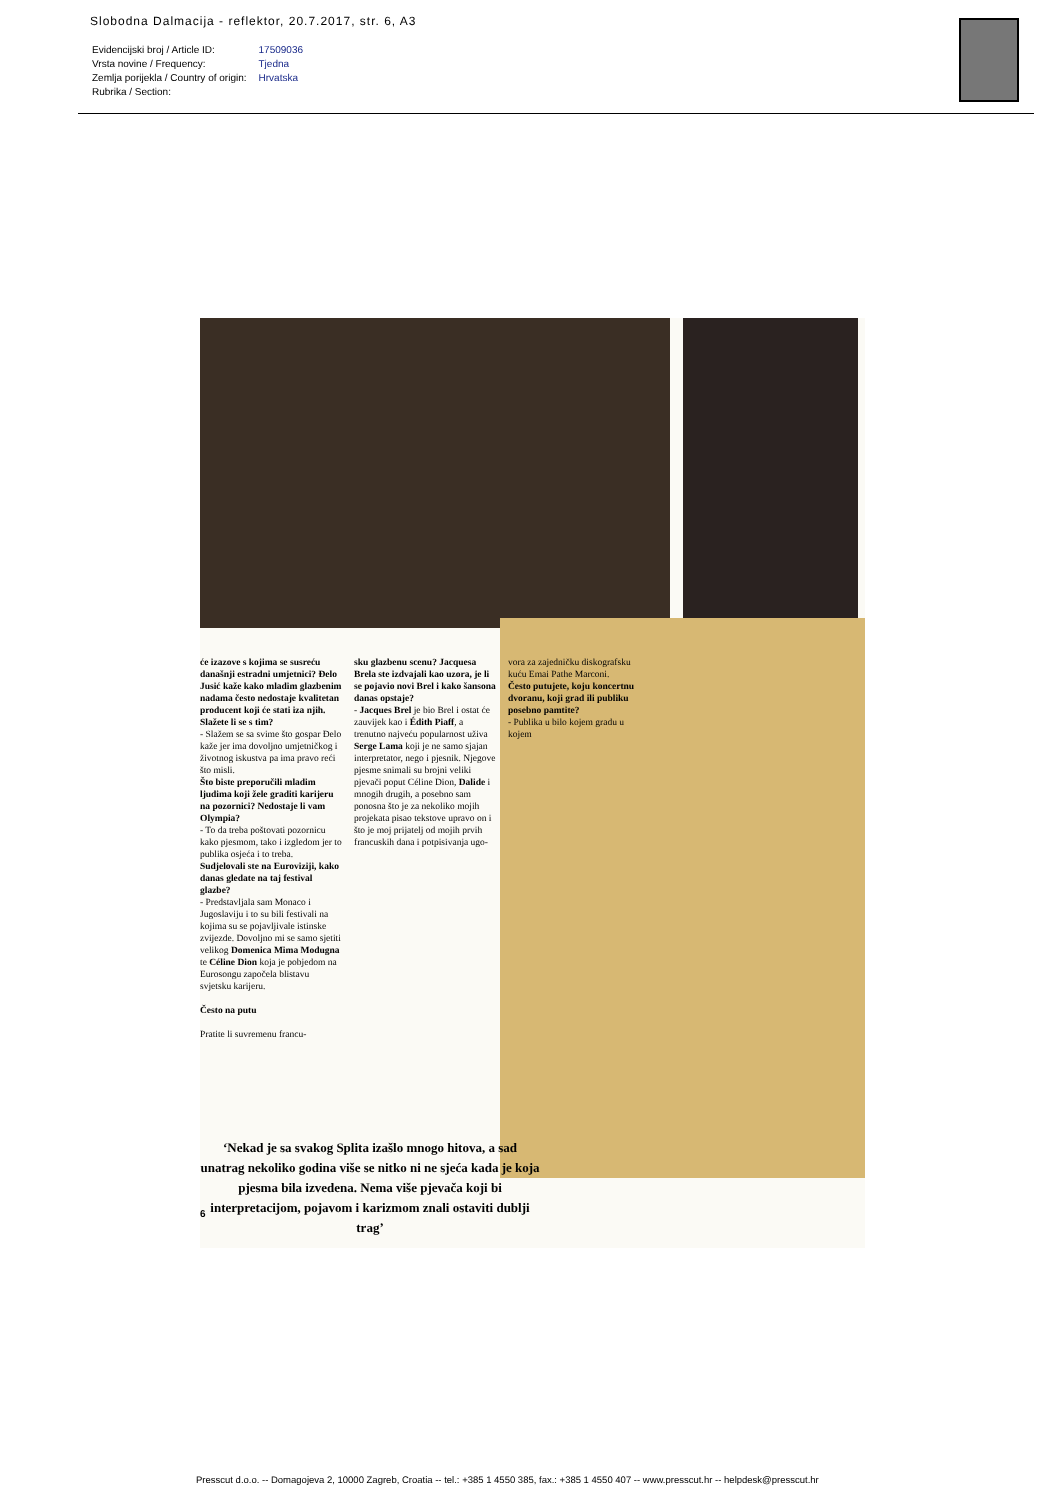Slobodna Dalmacija - reflektor, 20.7.2017, str. 6, A3
| Evidencijski broj / Article ID: | 17509036 |
| Vrsta novine / Frequency: | Tjedna |
| Zemlja porijekla / Country of origin: | Hrvatska |
| Rubrika / Section: | |
će izazove s kojima se susreću današnji estradni umjetnici? Đelo Jusić kaže kako mladim glazbenim nadama često nedostaje kvalitetan producent koji će stati iza njih. Slažete li se s tim?
- Slažem se sa svime što gospar Đelo kaže jer ima dovoljno umjetničkog i životnog iskustva pa ima pravo reći što misli.
Što biste preporučili mladim ljudima koji žele graditi karijeru na pozornici? Nedostaje li vam Olympia?
- To da treba poštovati pozornicu kako pjesmom, tako i izgledom jer to publika osjeća i to treba.
Sudjelovali ste na Euroviziji, kako danas gledate na taj festival glazbe?
- Predstavljala sam Monaco i Jugoslaviju i to su bili festivali na kojima su se pojavljivale istinske zvijezde. Dovoljno mi se samo sjetiti velikog Domenica Mima Modugna te Céline Dion koja je pobjedom na Eurosongu započela blistavu svjetsku karijeru.
Često na putu
Pratite li suvremenu francu-
sku glazbenu scenu? Jacquesa Brela ste izdvajali kao uzora, je li se pojavio novi Brel i kako šansona danas opstaje?
- Jacques Brel je bio Brel i ostat će zauvijek kao i Édith Piaff, a trenutno najveću popularnost uživa Serge Lama koji je ne samo sjajan interpretator, nego i pjesnik. Njegove pjesme snimali su brojni veliki pjevači poput Céline Dion, Dalide i mnogih drugih, a posebno sam ponosna što je za nekoliko mojih projekata pisao tekstove upravo on i što je moj prijatelj od mojih prvih francuskih dana i potpisivanja ugo-
vora za zajedničku diskografsku kuću Emai Pathe Marconi.
Često putujete, koju koncertnu dvoranu, koji grad ili publiku posebno pamtite?
- Publika u bilo kojem gradu u kojem
‘Nekad je sa svakog Splita izašlo mnogo hitova, a sad unatrag nekoliko godina više se nitko ni ne sjeća kada je koja pjesma bila izvedena. Nema više pjevača koji bi interpretacijom, pojavom i karizmom znali ostaviti dublji trag’
6
Presscut d.o.o. -- Domagojeva 2, 10000 Zagreb, Croatia -- tel.: +385 1 4550 385, fax.: +385 1 4550 407 -- www.presscut.hr -- helpdesk@presscut.hr